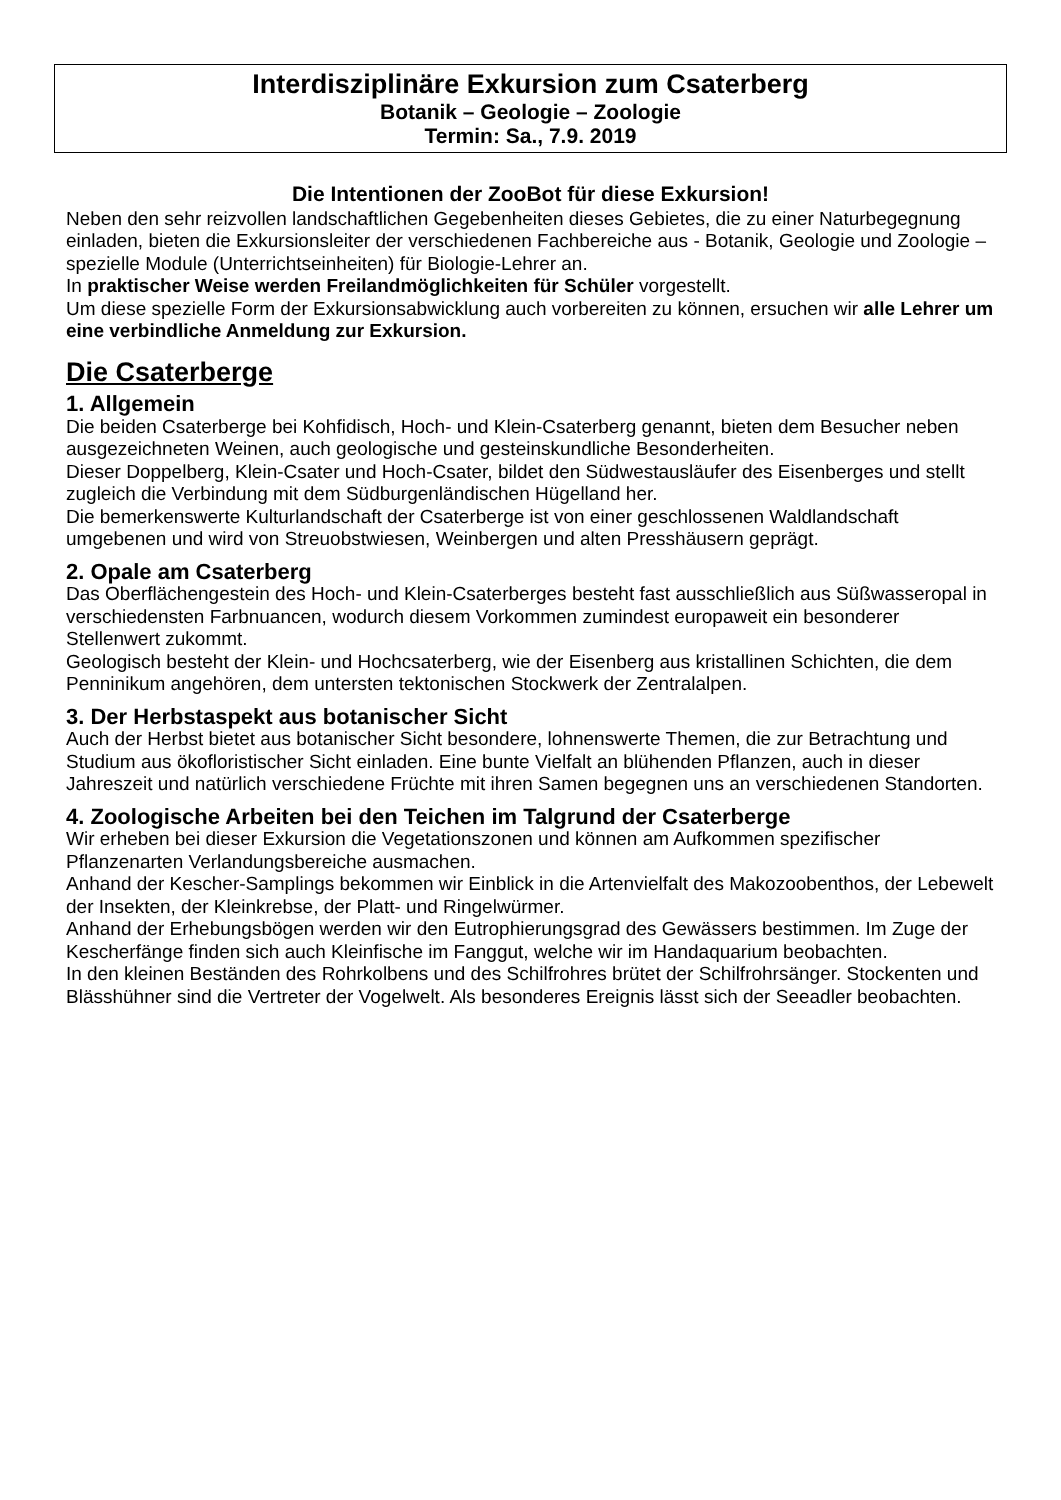Interdisziplinäre Exkursion zum Csaterberg
Botanik – Geologie – Zoologie
Termin: Sa., 7.9. 2019
Die Intentionen der ZooBot für diese Exkursion!
Neben den sehr reizvollen landschaftlichen Gegebenheiten dieses Gebietes, die zu einer Naturbegegnung einladen, bieten die Exkursionsleiter der verschiedenen Fachbereiche aus - Botanik, Geologie und Zoologie – spezielle Module (Unterrichtseinheiten) für Biologie-Lehrer an.
In praktischer Weise werden Freilandmöglichkeiten für Schüler vorgestellt.
Um diese spezielle Form der Exkursionsabwicklung auch vorbereiten zu können, ersuchen wir alle Lehrer um eine verbindliche Anmeldung zur Exkursion.
Die Csaterberge
1. Allgemein
Die beiden Csaterberge bei Kohfidisch, Hoch- und Klein-Csaterberg genannt, bieten dem Besucher neben ausgezeichneten Weinen, auch geologische und gesteinskundliche Besonderheiten.
Dieser Doppelberg, Klein-Csater und Hoch-Csater, bildet den Südwestausläufer des Eisenberges und stellt zugleich die Verbindung mit dem Südburgenländischen Hügelland her.
Die bemerkenswerte Kulturlandschaft der Csaterberge ist von einer geschlossenen Waldlandschaft umgebenen und wird von Streuobstwiesen, Weinbergen und alten Presshäusern geprägt.
2. Opale am Csaterberg
Das Oberflächengestein des Hoch- und Klein-Csaterberges besteht fast ausschließlich aus Süßwasseropal in verschiedensten Farbnuancen, wodurch diesem Vorkommen zumindest europaweit ein besonderer Stellenwert zukommt.
Geologisch besteht der Klein- und Hochcsaterberg, wie der Eisenberg aus kristallinen Schichten, die dem Penninikum angehören, dem untersten tektonischen Stockwerk der Zentralalpen.
3. Der Herbstaspekt aus botanischer Sicht
Auch der Herbst bietet aus botanischer Sicht besondere, lohnenswerte Themen, die zur Betrachtung und Studium aus ökofloristischer Sicht einladen. Eine bunte Vielfalt an blühenden Pflanzen, auch in dieser Jahreszeit und natürlich verschiedene Früchte mit ihren Samen begegnen uns an verschiedenen Standorten.
4. Zoologische Arbeiten bei den Teichen im Talgrund der Csaterberge
Wir erheben bei dieser Exkursion die Vegetationszonen und können am Aufkommen spezifischer Pflanzenarten Verlandungsbereiche ausmachen.
Anhand der Kescher-Samplings bekommen wir Einblick in die Artenvielfalt des Makozoobenthos, der Lebewelt der Insekten, der Kleinkrebse, der Platt- und Ringelwürmer.
Anhand der Erhebungsbögen werden wir den Eutrophierungsgrad des Gewässers bestimmen. Im Zuge der Kescherfänge finden sich auch Kleinfische im Fanggut, welche wir im Handaquarium beobachten.
In den kleinen Beständen des Rohrkolbens und des Schilfrohres brütet der Schilfrohrsänger. Stockenten und Blässhühner sind die Vertreter der Vogelwelt. Als besonderes Ereignis lässt sich der Seeadler beobachten.